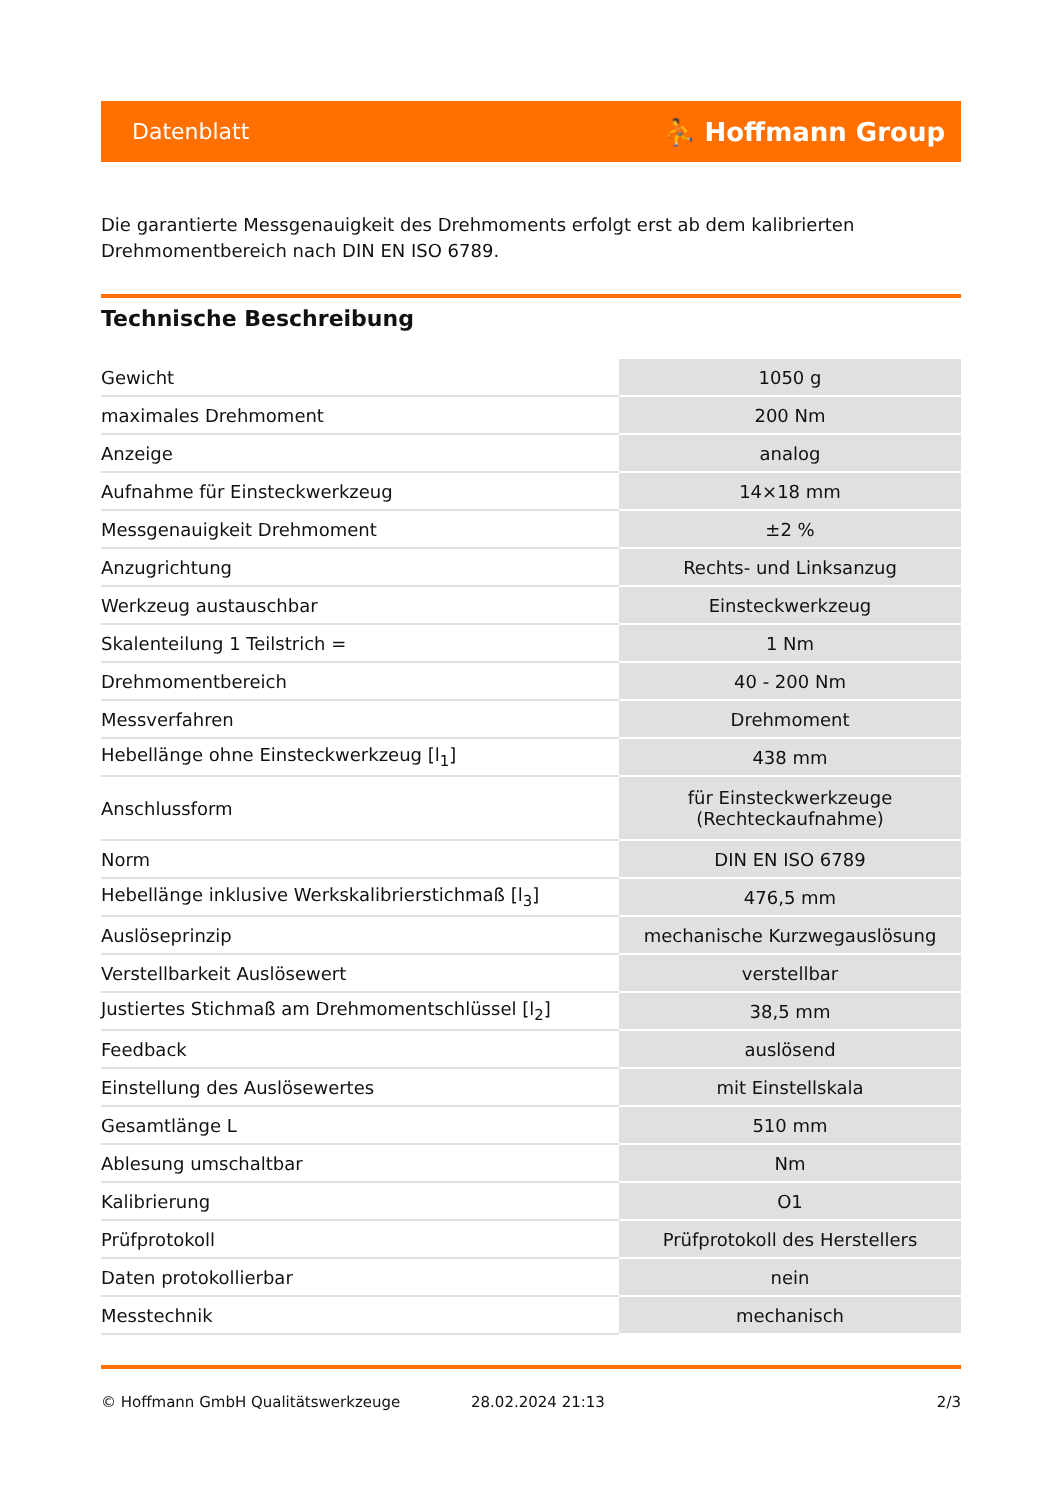Datenblatt ⛹ Hoffmann Group
Die garantierte Messgenauigkeit des Drehmoments erfolgt erst ab dem kalibrierten Drehmomentbereich nach DIN EN ISO 6789.
Technische Beschreibung
| Gewicht | 1050 g |
| maximales Drehmoment | 200 Nm |
| Anzeige | analog |
| Aufnahme für Einsteckwerkzeug | 14×18 mm |
| Messgenauigkeit Drehmoment | ±2 % |
| Anzugrichtung | Rechts- und Linksanzug |
| Werkzeug austauschbar | Einsteckwerkzeug |
| Skalenteilung 1 Teilstrich = | 1 Nm |
| Drehmomentbereich | 40 - 200 Nm |
| Messverfahren | Drehmoment |
| Hebellänge ohne Einsteckwerkzeug [l<sub>1</sub>] | 438 mm |
| Anschlussform | für Einsteckwerkzeuge (Rechteckaufnahme) |
| Norm | DIN EN ISO 6789 |
| Hebellänge inklusive Werkskalibrierstichmaß [l<sub>3</sub>] | 476,5 mm |
| Auslöseprinzip | mechanische Kurzwegauslösung |
| Verstellbarkeit Auslösewert | verstellbar |
| Justiertes Stichmaß am Drehmomentschlüssel [l<sub>2</sub>] | 38,5 mm |
| Feedback | auslösend |
| Einstellung des Auslösewertes | mit Einstellskala |
| Gesamtlänge L | 510 mm |
| Ablesung umschaltbar | Nm |
| Kalibrierung | O1 |
| Prüfprotokoll | Prüfprotokoll des Herstellers |
| Daten protokollierbar | nein |
| Messtechnik | mechanisch |
© Hoffmann GmbH Qualitätswerkzeuge 28.02.2024 21:13 2/3